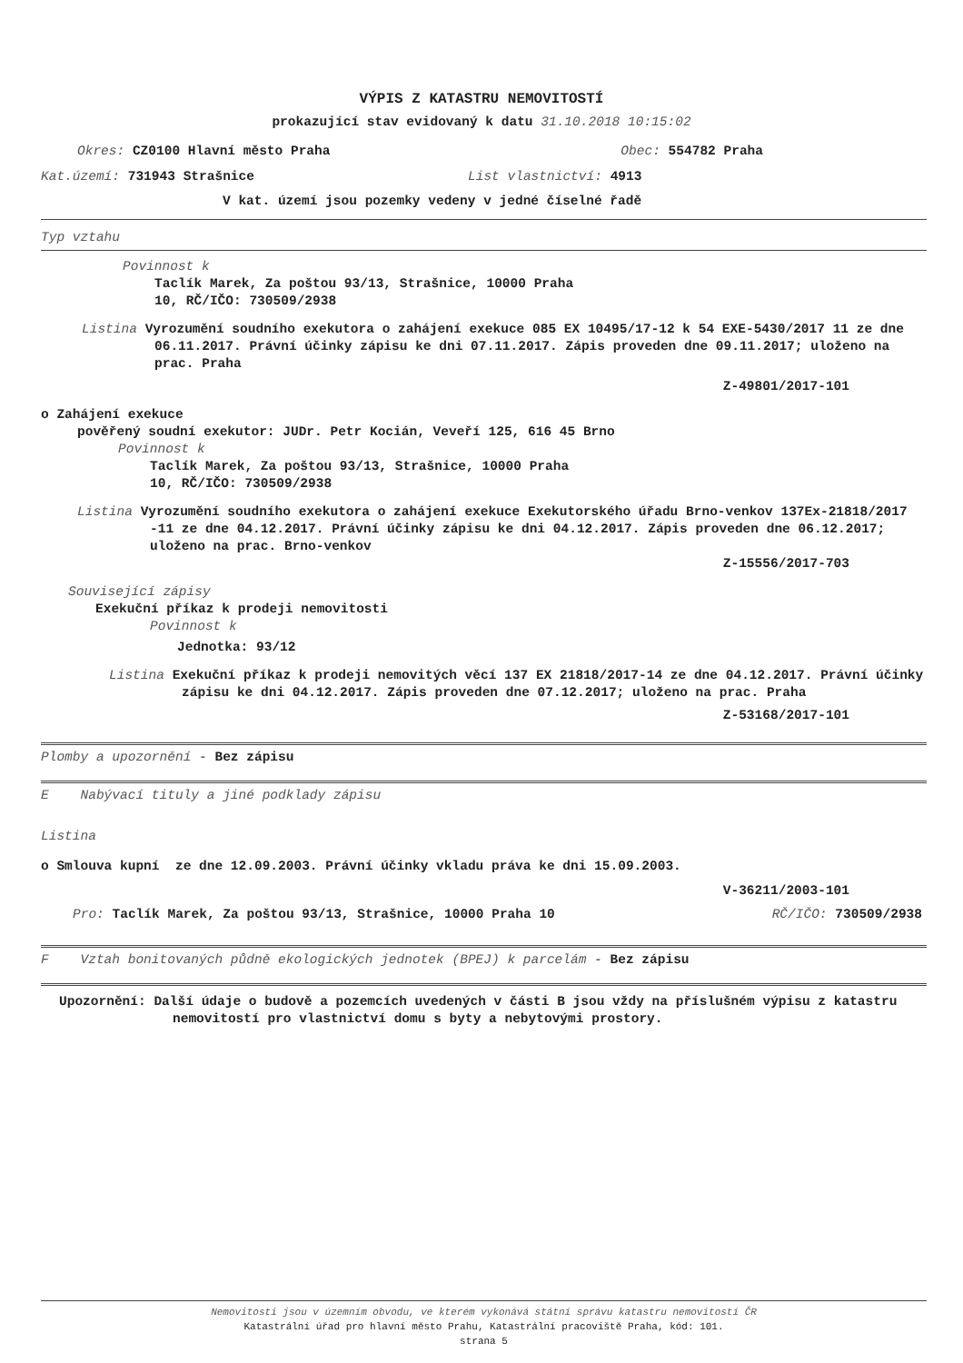VÝPIS Z KATASTRU NEMOVITOSTÍ
prokazující stav evidovaný k datu 31.10.2018 10:15:02
Okres: CZ0100 Hlavní město Praha Obec: 554782 Praha
Kat.území: 731943 Strašnice List vlastnictví: 4913
V kat. území jsou pozemky vedeny v jedné číselné řadě
Typ vztahu
Povinnost k
Taclík Marek, Za poštou 93/13, Strašnice, 10000 Praha
10, RČ/IČO: 730509/2938
Listina Vyrozumění soudního exekutora o zahájení exekuce 085 EX 10495/17-12 k 54 EXE-5430/2017 11 ze dne 06.11.2017. Právní účinky zápisu ke dni 07.11.2017. Zápis proveden dne 09.11.2017; uloženo na prac. Praha
Z-49801/2017-101
o Zahájení exekuce
pověřený soudní exekutor: JUDr. Petr Kocián, Veveří 125, 616 45 Brno
Povinnost k
Taclík Marek, Za poštou 93/13, Strašnice, 10000 Praha
10, RČ/IČO: 730509/2938
Listina Vyrozumění soudního exekutora o zahájení exekuce Exekutorského úřadu Brno-venkov 137Ex-21818/2017 -11 ze dne 04.12.2017. Právní účinky zápisu ke dni 04.12.2017. Zápis proveden dne 06.12.2017; uloženo na prac. Brno-venkov
Z-15556/2017-703
Související zápisy
Exekuční příkaz k prodeji nemovitosti
Povinnost k
Jednotka: 93/12
Listina Exekuční příkaz k prodeji nemovitých věcí 137 EX 21818/2017-14 ze dne 04.12.2017. Právní účinky zápisu ke dni 04.12.2017. Zápis proveden dne 07.12.2017; uloženo na prac. Praha
Z-53168/2017-101
Plomby a upozornění - Bez zápisu
E Nabývací tituly a jiné podklady zápisu
Listina
o Smlouva kupní ze dne 12.09.2003. Právní účinky vkladu práva ke dni 15.09.2003.
V-36211/2003-101
Pro: Taclík Marek, Za poštou 93/13, Strašnice, 10000 Praha 10 RČ/IČO: 730509/2938
F Vztah bonitovaných půdně ekologických jednotek (BPEJ) k parcelám - Bez zápisu
Upozornění: Další údaje o budově a pozemcích uvedených v části B jsou vždy na příslušném výpisu z katastru nemovitostí pro vlastnictví domu s byty a nebytovými prostory.
Nemovitosti jsou v územním obvodu, ve kterém vykonává státní správu katastru nemovitostí ČR
Katastrální úřad pro hlavní město Prahu, Katastrální pracoviště Praha, kód: 101.
strana 5